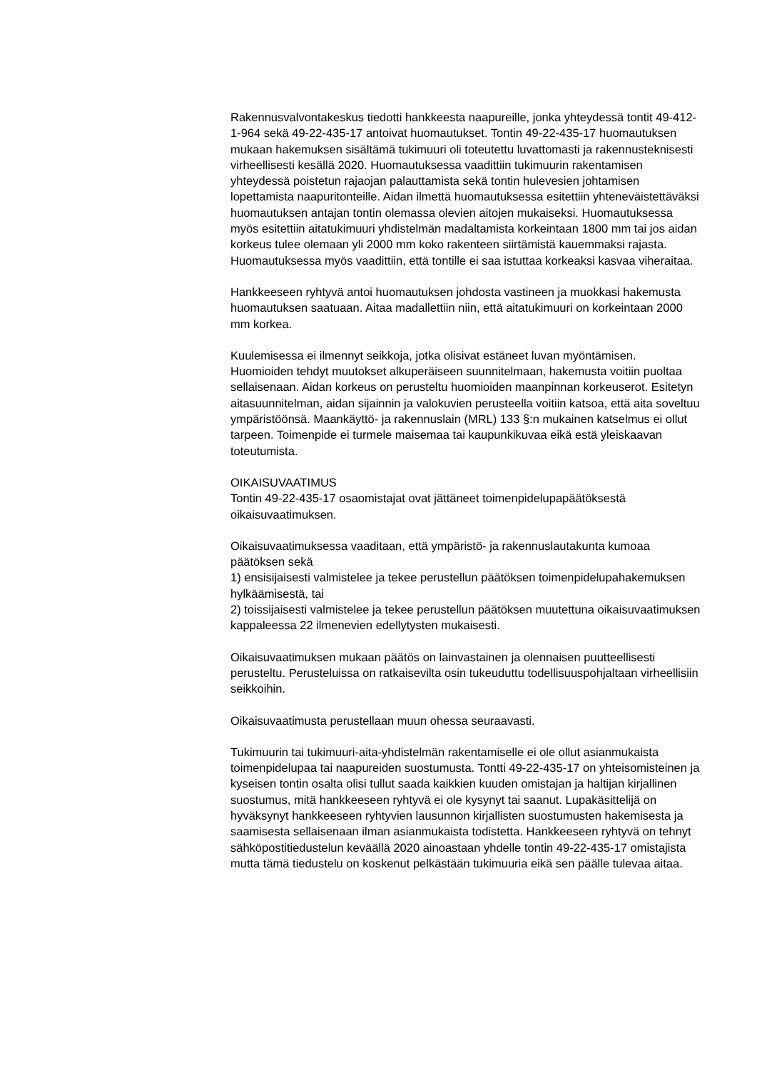Rakennusvalvontakeskus tiedotti hankkeesta naapureille, jonka yhteydessä tontit 49-412-1-964 sekä 49-22-435-17 antoivat huomautukset. Tontin 49-22-435-17 huomautuksen mukaan hakemuksen sisältämä tukimuuri oli toteutettu luvattomasti ja rakennusteknisesti virheellisesti kesällä 2020. Huomautuksessa vaadittiin tukimuurin rakentamisen yhteydessä poistetun rajaojan palauttamista sekä tontin hulevesien johtamisen lopettamista naapuritonteille. Aidan ilmettä huomautuksessa esitettiin yhteneväistettäväksi huomautuksen antajan tontin olemassa olevien aitojen mukaiseksi. Huomautuksessa myös esitettiin aitatukimuuri yhdistelmän madaltamista korkeintaan 1800 mm tai jos aidan korkeus tulee olemaan yli 2000 mm koko rakenteen siirtämistä kauemmaksi rajasta. Huomautuksessa myös vaadittiin, että tontille ei saa istuttaa korkeaksi kasvaa viheraitaa.
Hankkeeseen ryhtyvä antoi huomautuksen johdosta vastineen ja muokkasi hakemusta huomautuksen saatuaan. Aitaa madallettiin niin, että aitatukimuuri on korkeintaan 2000 mm korkea.
Kuulemisessa ei ilmennyt seikkoja, jotka olisivat estäneet luvan myöntämisen. Huomioiden tehdyt muutokset alkuperäiseen suunnitelmaan, hakemusta voitiin puoltaa sellaisenaan. Aidan korkeus on perusteltu huomioiden maanpinnan korkeuserot. Esitetyn aitasuunnitelman, aidan sijainnin ja valokuvien perusteella voitiin katsoa, että aita soveltuu ympäristöönsä. Maankäyttö- ja rakennuslain (MRL) 133 §:n mukainen katselmus ei ollut tarpeen. Toimenpide ei turmele maisemaa tai kaupunkikuvaa eikä estä yleiskaavan toteutumista.
OIKAISUVAATIMUS
Tontin 49-22-435-17 osaomistajat ovat jättäneet toimenpidelupapäätöksestä oikaisuvaatimuksen.
Oikaisuvaatimuksessa vaaditaan, että ympäristö- ja rakennuslautakunta kumoaa päätöksen sekä
1) ensisijaisesti valmistelee ja tekee perustellun päätöksen toimenpidelupahakemuksen hylkäämisestä, tai
2) toissijaisesti valmistelee ja tekee perustellun päätöksen muutettuna oikaisuvaatimuksen kappaleessa 22 ilmenevien edellytysten mukaisesti.
Oikaisuvaatimuksen mukaan päätös on lainvastainen ja olennaisen puutteellisesti perusteltu. Perusteluissa on ratkaisevilta osin tukeuduttu todellisuuspohjaltaan virheellisiin seikkoihin.
Oikaisuvaatimusta perustellaan muun ohessa seuraavasti.
Tukimuurin tai tukimuuri-aita-yhdistelmän rakentamiselle ei ole ollut asianmukaista toimenpidelupaa tai naapureiden suostumusta. Tontti 49-22-435-17 on yhteisomisteinen ja kyseisen tontin osalta olisi tullut saada kaikkien kuuden omistajan ja haltijan kirjallinen suostumus, mitä hankkeeseen ryhtyvä ei ole kysynyt tai saanut. Lupakäsittelijä on hyväksynyt hankkeeseen ryhtyvien lausunnon kirjallisten suostumusten hakemisesta ja saamisesta sellaisenaan ilman asianmukaista todistetta. Hankkeeseen ryhtyvä on tehnyt sähköpostitiedustelun keväällä 2020 ainoastaan yhdelle tontin 49-22-435-17 omistajista mutta tämä tiedustelu on koskenut pelkästään tukimuuria eikä sen päälle tulevaa aitaa.